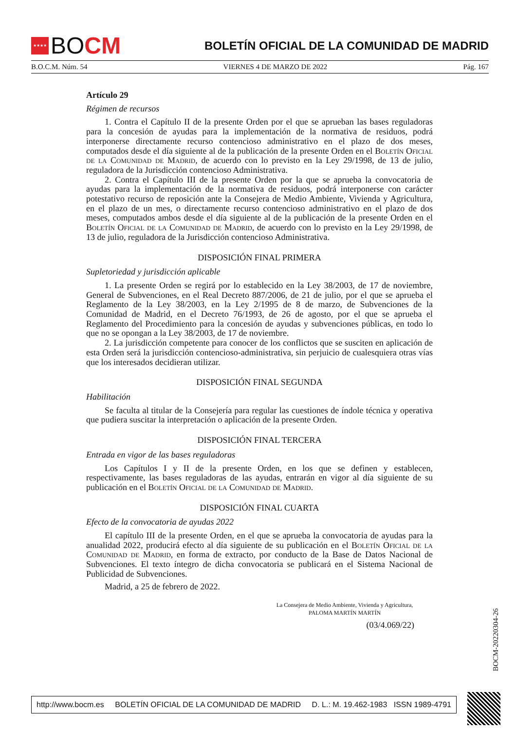★★★★
BO CM
BOLETÍN OFICIAL DE LA COMUNIDAD DE MADRID
B.O.C.M. Núm. 54 VIERNES 4 DE MARZO DE 2022 Pág. 167
Artículo 29
Régimen de recursos
1. Contra el Capítulo II de la presente Orden por el que se aprueban las bases reguladoras para la concesión de ayudas para la implementación de la normativa de residuos, podrá interponerse directamente recurso contencioso administrativo en el plazo de dos meses, computados desde el día siguiente al de la publicación de la presente Orden en el Boletín Oficial de la Comunidad de Madrid, de acuerdo con lo previsto en la Ley 29/1998, de 13 de julio, reguladora de la Jurisdicción contencioso Administrativa.
2. Contra el Capítulo III de la presente Orden por la que se aprueba la convocatoria de ayudas para la implementación de la normativa de residuos, podrá interponerse con carácter potestativo recurso de reposición ante la Consejera de Medio Ambiente, Vivienda y Agricultura, en el plazo de un mes, o directamente recurso contencioso administrativo en el plazo de dos meses, computados ambos desde el día siguiente al de la publicación de la presente Orden en el Boletín Oficial de la Comunidad de Madrid, de acuerdo con lo previsto en la Ley 29/1998, de 13 de julio, reguladora de la Jurisdicción contencioso Administrativa.
DISPOSICIÓN FINAL PRIMERA
Supletoriedad y jurisdicción aplicable
1. La presente Orden se regirá por lo establecido en la Ley 38/2003, de 17 de noviembre, General de Subvenciones, en el Real Decreto 887/2006, de 21 de julio, por el que se aprueba el Reglamento de la Ley 38/2003, en la Ley 2/1995 de 8 de marzo, de Subvenciones de la Comunidad de Madrid, en el Decreto 76/1993, de 26 de agosto, por el que se aprueba el Reglamento del Procedimiento para la concesión de ayudas y subvenciones públicas, en todo lo que no se opongan a la Ley 38/2003, de 17 de noviembre.
2. La jurisdicción competente para conocer de los conflictos que se susciten en aplicación de esta Orden será la jurisdicción contencioso-administrativa, sin perjuicio de cualesquiera otras vías que los interesados decidieran utilizar.
DISPOSICIÓN FINAL SEGUNDA
Habilitación
Se faculta al titular de la Consejería para regular las cuestiones de índole técnica y operativa que pudiera suscitar la interpretación o aplicación de la presente Orden.
DISPOSICIÓN FINAL TERCERA
Entrada en vigor de las bases reguladoras
Los Capítulos I y II de la presente Orden, en los que se definen y establecen, respectivamente, las bases reguladoras de las ayudas, entrarán en vigor al día siguiente de su publicación en el Boletín Oficial de la Comunidad de Madrid.
DISPOSICIÓN FINAL CUARTA
Efecto de la convocatoria de ayudas 2022
El capítulo III de la presente Orden, en el que se aprueba la convocatoria de ayudas para la anualidad 2022, producirá efecto al día siguiente de su publicación en el Boletín Oficial de la Comunidad de Madrid, en forma de extracto, por conducto de la Base de Datos Nacional de Subvenciones. El texto íntegro de dicha convocatoria se publicará en el Sistema Nacional de Publicidad de Subvenciones.
Madrid, a 25 de febrero de 2022.
La Consejera de Medio Ambiente, Vivienda y Agricultura,
PALOMA MARTÍN MARTÍN
(03/4.069/22)
BOCM-20220304-26
http://www.bocm.es BOLETÍN OFICIAL DE LA COMUNIDAD DE MADRID D. L.: M. 19.462-1983 ISSN 1989-4791